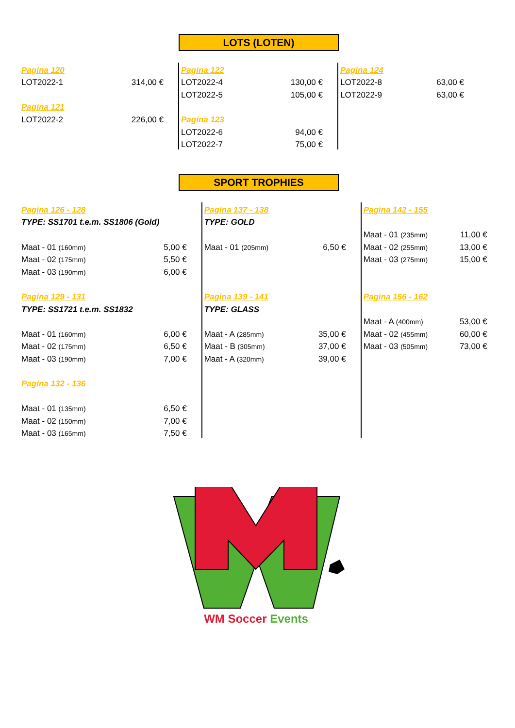LOTS (LOTEN)
| Pagina 120 | | Pagina 122 | | Pagina 124 | |
| LOT2022-1 | 314,00 € | LOT2022-4 | 130,00 € | LOT2022-8 | 63,00 € |
| | | LOT2022-5 | 105,00 € | LOT2022-9 | 63,00 € |
| Pagina 121 | | | | | |
| LOT2022-2 | 226,00 € | Pagina 123 | | | |
| | | LOT2022-6 | 94,00 € | | |
| | | LOT2022-7 | 75,00 € | | |
SPORT TROPHIES
| Pagina 126 - 128 | | Pagina 137 - 138 | | Pagina 142 - 155 | |
| TYPE: SS1701 t.e.m. SS1806 (Gold) | | TYPE: GOLD | | | |
| | | | | Maat - 01 (235mm) | 11,00 € |
| Maat - 01 (160mm) | 5,00 € | Maat - 01 (205mm) | 6,50 € | Maat - 02 (255mm) | 13,00 € |
| Maat - 02 (175mm) | 5,50 € | | | Maat - 03 (275mm) | 15,00 € |
| Maat - 03 (190mm) | 6,00 € | | | | |
| Pagina 129 - 131 | | Pagina 139 - 141 | | Pagina 156 - 162 | |
| TYPE: SS1721 t.e.m. SS1832 | | TYPE: GLASS | | | |
| | | | | Maat - A (400mm) | 53,00 € |
| Maat - 01 (160mm) | 6,00 € | Maat - A (285mm) | 35,00 € | Maat - 02 (455mm) | 60,00 € |
| Maat - 02 (175mm) | 6,50 € | Maat - B (305mm) | 37,00 € | Maat - 03 (505mm) | 73,00 € |
| Maat - 03 (190mm) | 7,00 € | Maat - A (320mm) | 39,00 € | | |
| Pagina 132 - 136 | | | | | |
| Maat - 01 (135mm) | 6,50 € | | | | |
| Maat - 02 (150mm) | 7,00 € | | | | |
| Maat - 03 (165mm) | 7,50 € | | | | |
WM Soccer Events